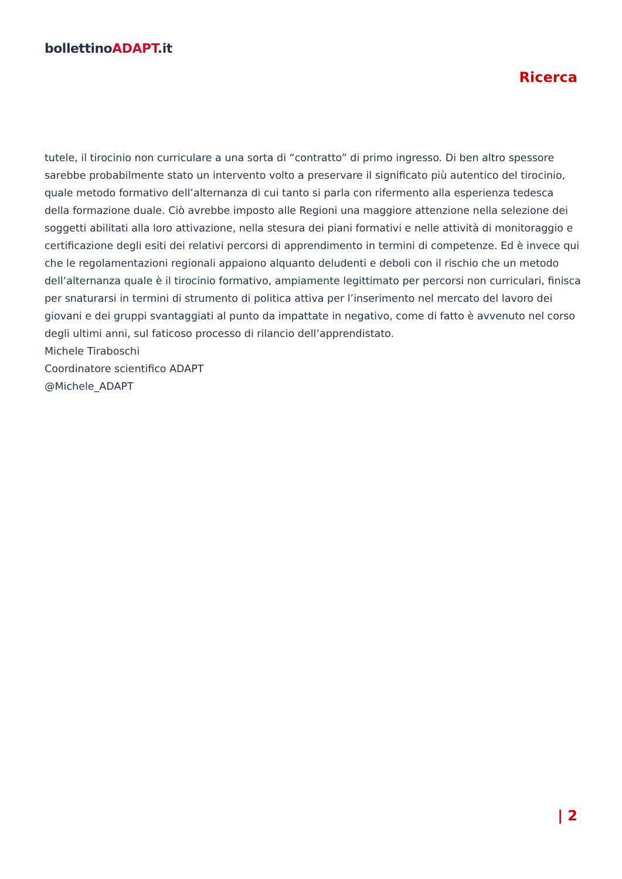bollettinoADAPT.it
Ricerca
tutele, il tirocinio non curriculare a una sorta di “contratto” di primo ingresso. Di ben altro spessore sarebbe probabilmente stato un intervento volto a preservare il significato più autentico del tirocinio, quale metodo formativo dell’alternanza di cui tanto si parla con rifermento alla esperienza tedesca della formazione duale. Ciò avrebbe imposto alle Regioni una maggiore attenzione nella selezione dei soggetti abilitati alla loro attivazione, nella stesura dei piani formativi e nelle attività di monitoraggio e certificazione degli esiti dei relativi percorsi di apprendimento in termini di competenze. Ed è invece qui che le regolamentazioni regionali appaiono alquanto deludenti e deboli con il rischio che un metodo dell’alternanza quale è il tirocinio formativo, ampiamente legittimato per percorsi non curriculari, finisca per snaturarsi in termini di strumento di politica attiva per l’inserimento nel mercato del lavoro dei giovani e dei gruppi svantaggiati al punto da impattate in negativo, come di fatto è avvenuto nel corso degli ultimi anni, sul faticoso processo di rilancio dell’apprendistato.
Michele Tiraboschi
Coordinatore scientifico ADAPT
@Michele_ADAPT
| 2